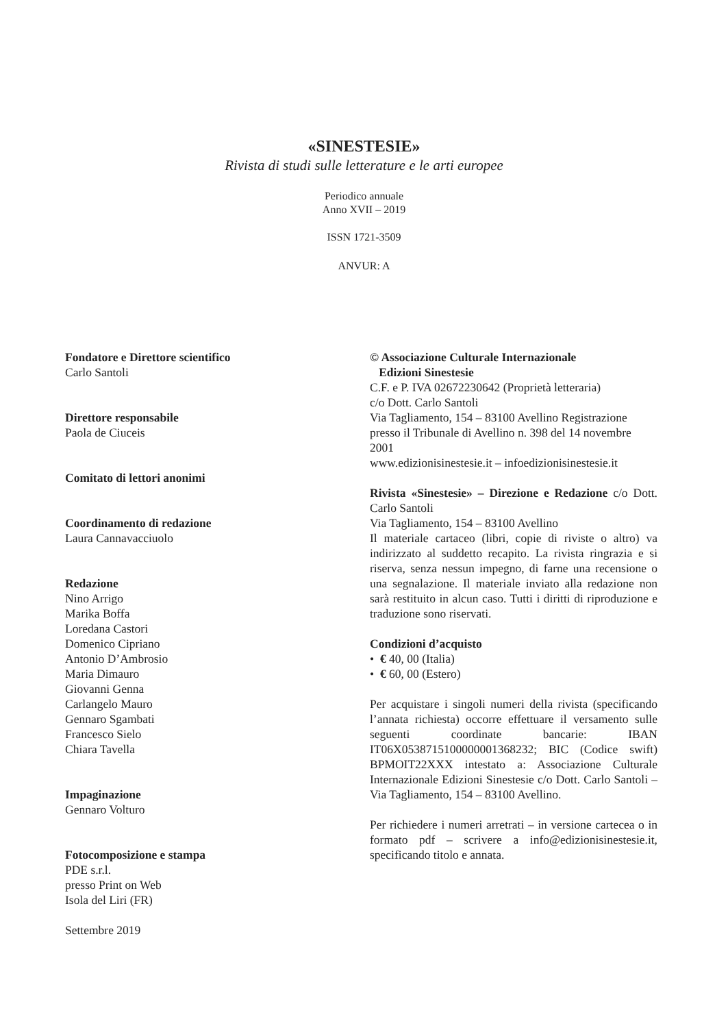«SINESTESIE»
Rivista di studi sulle letterature e le arti europee
Periodico annuale
Anno XVII – 2019
ISSN 1721-3509
ANVUR: A
Fondatore e Direttore scientifico
Carlo Santoli
Direttore responsabile
Paola de Ciuceis
Comitato di lettori anonimi
Coordinamento di redazione
Laura Cannavacciuolo
Redazione
Nino Arrigo
Marika Boffa
Loredana Castori
Domenico Cipriano
Antonio D’Ambrosio
Maria Dimauro
Giovanni Genna
Carlangelo Mauro
Gennaro Sgambati
Francesco Sielo
Chiara Tavella
Impaginazione
Gennaro Volturo
Fotocomposizione e stampa
PDE s.r.l.
presso Print on Web
Isola del Liri (FR)
Settembre 2019
© Associazione Culturale Internazionale
Edizioni Sinestesie
C.F. e P. IVA 02672230642 (Proprietà letteraria)
c/o Dott. Carlo Santoli
Via Tagliamento, 154 – 83100 Avellino Registrazione presso il Tribunale di Avellino n. 398 del 14 novembre 2001
www.edizionisinestesie.it – infoedizionisinestesie.it
Rivista «Sinestesie» – Direzione e Redazione c/o Dott. Carlo Santoli
Via Tagliamento, 154 – 83100 Avellino
Il materiale cartaceo (libri, copie di riviste o altro) va indirizzato al suddetto recapito. La rivista ringrazia e si riserva, senza nessun impegno, di farne una recensione o una segnalazione. Il materiale inviato alla redazione non sarà restituito in alcun caso. Tutti i diritti di riproduzione e traduzione sono riservati.
Condizioni d’acquisto
• € 40, 00 (Italia)
• € 60, 00 (Estero)
Per acquistare i singoli numeri della rivista (specificando l’annata richiesta) occorre effettuare il versamento sulle seguenti coordinate bancarie: IBAN IT06X0538715100000001368232; BIC (Codice swift) BPMOIT22XXX intestato a: Associazione Culturale Internazionale Edizioni Sinestesie c/o Dott. Carlo Santoli – Via Tagliamento, 154 – 83100 Avellino.
Per richiedere i numeri arretrati – in versione cartecea o in formato pdf – scrivere a info@edizionisinestesie.it, specificando titolo e annata.